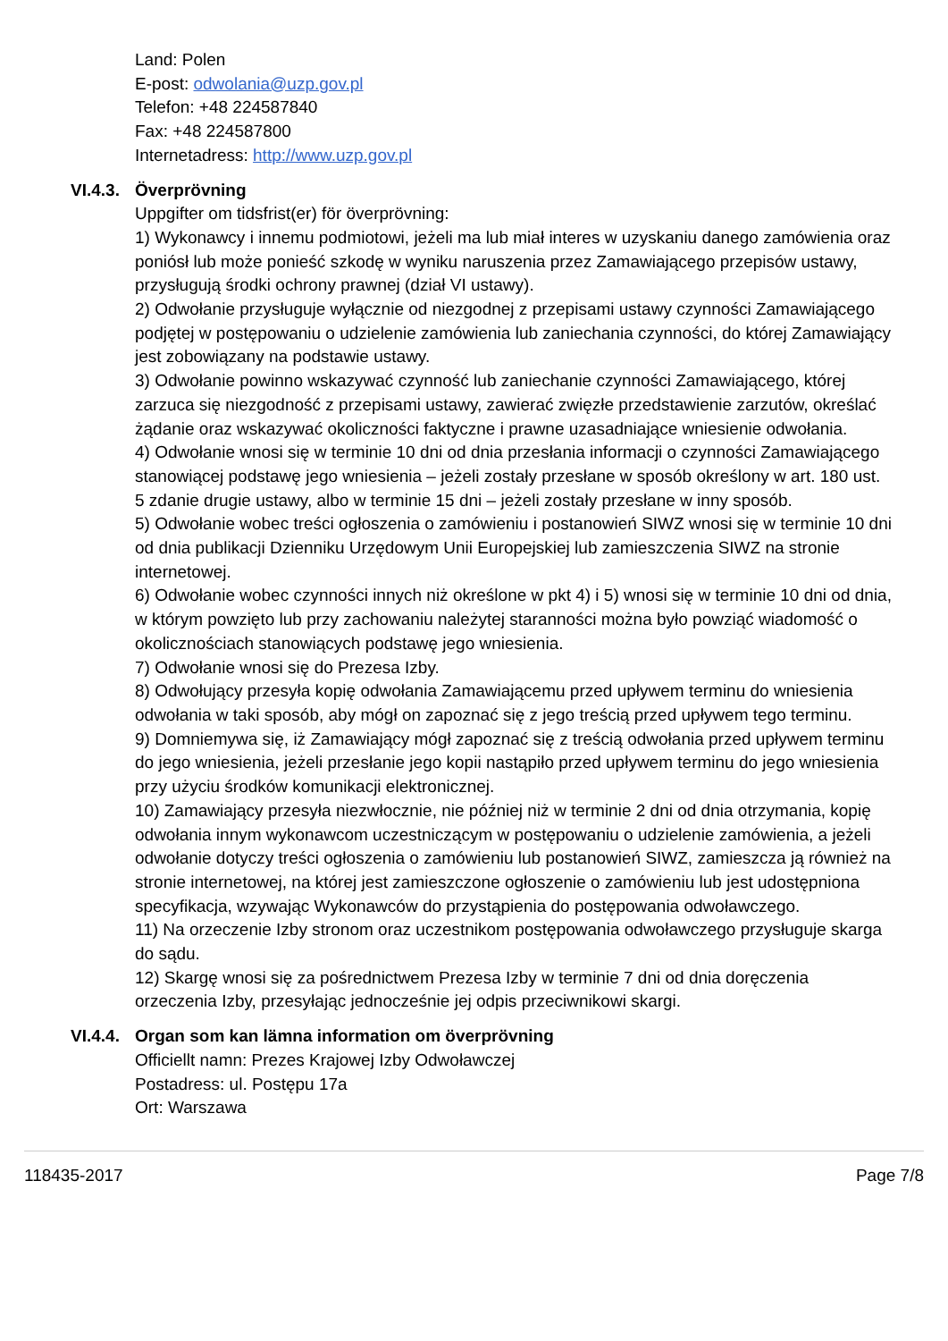Land: Polen
E-post: odwolania@uzp.gov.pl
Telefon: +48 224587840
Fax: +48 224587800
Internetadress: http://www.uzp.gov.pl
VI.4.3. Överprövning
Uppgifter om tidsfrist(er) för överprövning:
1) Wykonawcy i innemu podmiotowi, jeżeli ma lub miał interes w uzyskaniu danego zamówienia oraz poniósł lub może ponieść szkodę w wyniku naruszenia przez Zamawiającego przepisów ustawy, przysługują środki ochrony prawnej (dział VI ustawy).
2) Odwołanie przysługuje wyłącznie od niezgodnej z przepisami ustawy czynności Zamawiającego podjętej w postępowaniu o udzielenie zamówienia lub zaniechania czynności, do której Zamawiający jest zobowiązany na podstawie ustawy.
3) Odwołanie powinno wskazywać czynność lub zaniechanie czynności Zamawiającego, której zarzuca się niezgodność z przepisami ustawy, zawierać zwięzłe przedstawienie zarzutów, określać żądanie oraz wskazywać okoliczności faktyczne i prawne uzasadniające wniesienie odwołania.
4) Odwołanie wnosi się w terminie 10 dni od dnia przesłania informacji o czynności Zamawiającego stanowiącej podstawę jego wniesienia – jeżeli zostały przesłane w sposób określony w art. 180 ust. 5 zdanie drugie ustawy, albo w terminie 15 dni – jeżeli zostały przesłane w inny sposób.
5) Odwołanie wobec treści ogłoszenia o zamówieniu i postanowień SIWZ wnosi się w terminie 10 dni od dnia publikacji Dzienniku Urzędowym Unii Europejskiej lub zamieszczenia SIWZ na stronie internetowej.
6) Odwołanie wobec czynności innych niż określone w pkt 4) i 5) wnosi się w terminie 10 dni od dnia, w którym powzięto lub przy zachowaniu należytej staranności można było powziąć wiadomość o okolicznościach stanowiących podstawę jego wniesienia.
7) Odwołanie wnosi się do Prezesa Izby.
8) Odwołujący przesyła kopię odwołania Zamawiającemu przed upływem terminu do wniesienia odwołania w taki sposób, aby mógł on zapoznać się z jego treścią przed upływem tego terminu.
9) Domniemywa się, iż Zamawiający mógł zapoznać się z treścią odwołania przed upływem terminu do jego wniesienia, jeżeli przesłanie jego kopii nastąpiło przed upływem terminu do jego wniesienia przy użyciu środków komunikacji elektronicznej.
10) Zamawiający przesyła niezwłocznie, nie później niż w terminie 2 dni od dnia otrzymania, kopię odwołania innym wykonawcom uczestniczącym w postępowaniu o udzielenie zamówienia, a jeżeli odwołanie dotyczy treści ogłoszenia o zamówieniu lub postanowień SIWZ, zamieszcza ją również na stronie internetowej, na której jest zamieszczone ogłoszenie o zamówieniu lub jest udostępniona specyfikacja, wzywając Wykonawców do przystąpienia do postępowania odwoławczego.
11) Na orzeczenie Izby stronom oraz uczestnikom postępowania odwoławczego przysługuje skarga do sądu.
12) Skargę wnosi się za pośrednictwem Prezesa Izby w terminie 7 dni od dnia doręczenia orzeczenia Izby, przesyłając jednocześnie jej odpis przeciwnikowi skargi.
VI.4.4. Organ som kan lämna information om överprövning
Officiellt namn: Prezes Krajowej Izby Odwoławczej
Postadress: ul. Postępu 17a
Ort: Warszawa
118435-2017 Page 7/8